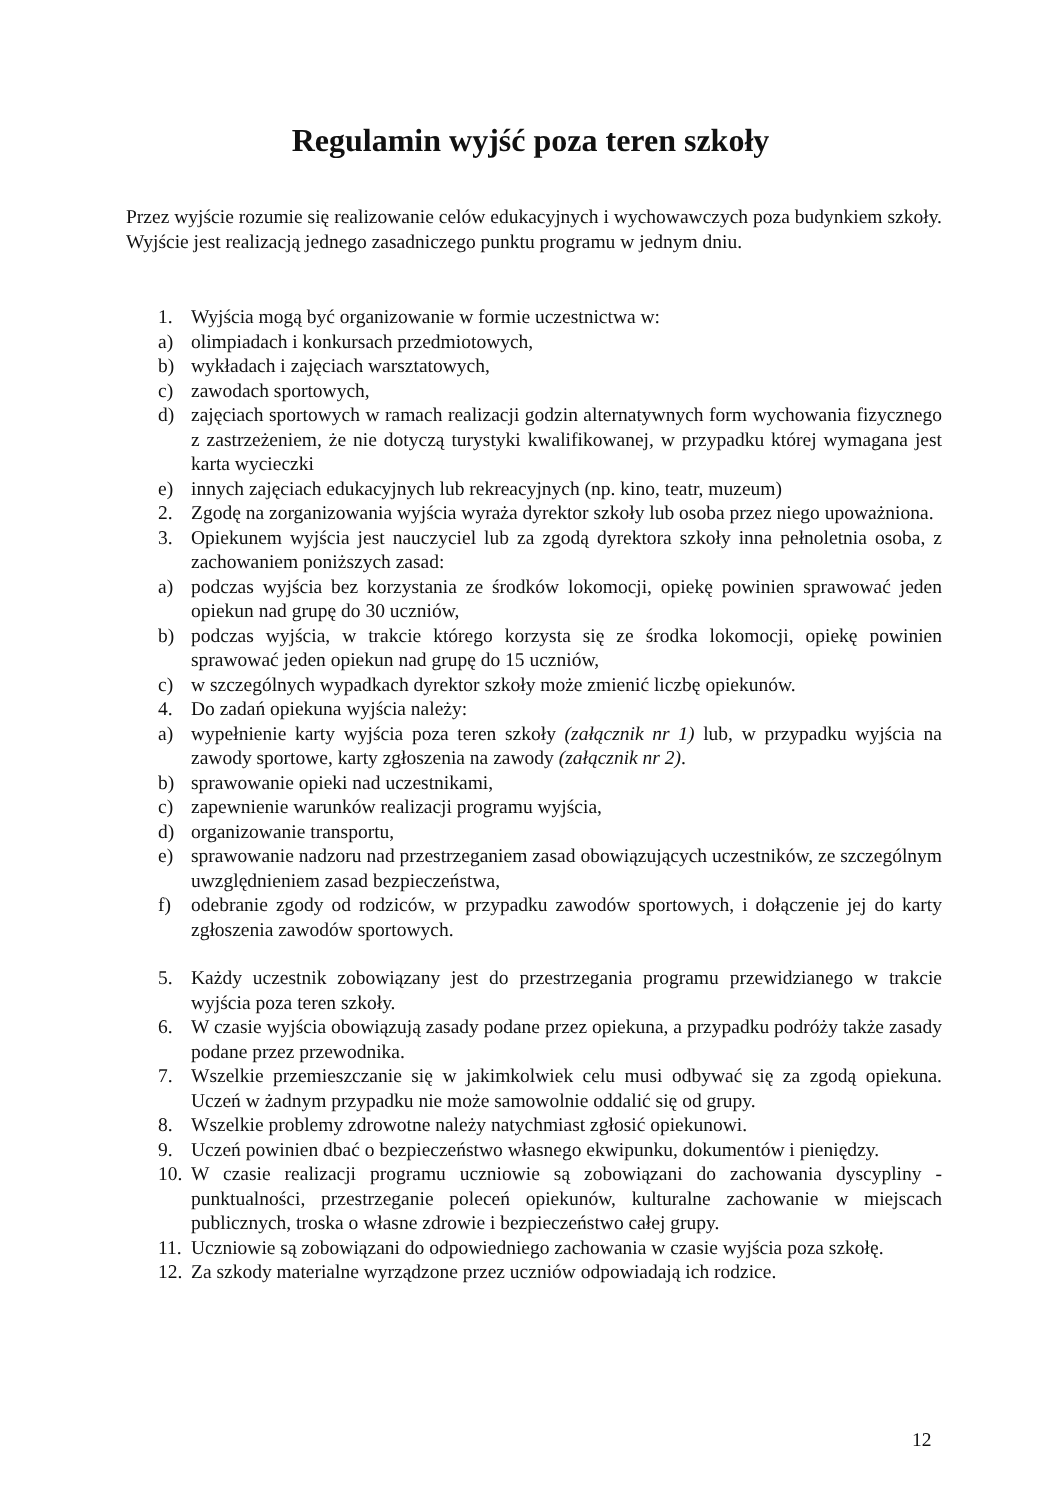Regulamin wyjść poza teren szkoły
Przez wyjście rozumie się realizowanie celów edukacyjnych i wychowawczych poza budynkiem szkoły. Wyjście jest realizacją jednego zasadniczego punktu programu w jednym dniu.
1. Wyjścia mogą być organizowanie w formie uczestnictwa w:
a) olimpiadach i konkursach przedmiotowych,
b) wykładach i zajęciach warsztatowych,
c) zawodach sportowych,
d) zajęciach sportowych w ramach realizacji godzin alternatywnych form wychowania fizycznego z zastrzeżeniem, że nie dotyczą turystyki kwalifikowanej, w przypadku której wymagana jest karta wycieczki
e) innych zajęciach edukacyjnych lub rekreacyjnych (np. kino, teatr, muzeum)
2. Zgodę na zorganizowania wyjścia wyraża dyrektor szkoły lub osoba przez niego upoważniona.
3. Opiekunem wyjścia jest nauczyciel lub za zgodą dyrektora szkoły inna pełnoletnia osoba, z zachowaniem poniższych zasad:
a) podczas wyjścia bez korzystania ze środków lokomocji, opiekę powinien sprawować jeden opiekun nad grupę do 30 uczniów,
b) podczas wyjścia, w trakcie którego korzysta się ze środka lokomocji, opiekę powinien sprawować jeden opiekun nad grupę do 15 uczniów,
c) w szczególnych wypadkach dyrektor szkoły może zmienić liczbę opiekunów.
4. Do zadań opiekuna wyjścia należy:
a) wypełnienie karty wyjścia poza teren szkoły (załącznik nr 1) lub, w przypadku wyjścia na zawody sportowe, karty zgłoszenia na zawody (załącznik nr 2).
b) sprawowanie opieki nad uczestnikami,
c) zapewnienie warunków realizacji programu wyjścia,
d) organizowanie transportu,
e) sprawowanie nadzoru nad przestrzeganiem zasad obowiązujących uczestników, ze szczególnym uwzględnieniem zasad bezpieczeństwa,
f) odebranie zgody od rodziców, w przypadku zawodów sportowych, i dołączenie jej do karty zgłoszenia zawodów sportowych.
5. Każdy uczestnik zobowiązany jest do przestrzegania programu przewidzianego w trakcie wyjścia poza teren szkoły.
6. W czasie wyjścia obowiązują zasady podane przez opiekuna, a przypadku podróży także zasady podane przez przewodnika.
7. Wszelkie przemieszczanie się w jakimkolwiek celu musi odbywać się za zgodą opiekuna. Uczeń w żadnym przypadku nie może samowolnie oddalić się od grupy.
8. Wszelkie problemy zdrowotne należy natychmiast zgłosić opiekunowi.
9. Uczeń powinien dbać o bezpieczeństwo własnego ekwipunku, dokumentów i pieniędzy.
10. W czasie realizacji programu uczniowie są zobowiązani do zachowania dyscypliny - punktualności, przestrzeganie poleceń opiekunów, kulturalne zachowanie w miejscach publicznych, troska o własne zdrowie i bezpieczeństwo całej grupy.
11. Uczniowie są zobowiązani do odpowiedniego zachowania w czasie wyjścia poza szkołę.
12. Za szkody materialne wyrządzone przez uczniów odpowiadają ich rodzice.
12